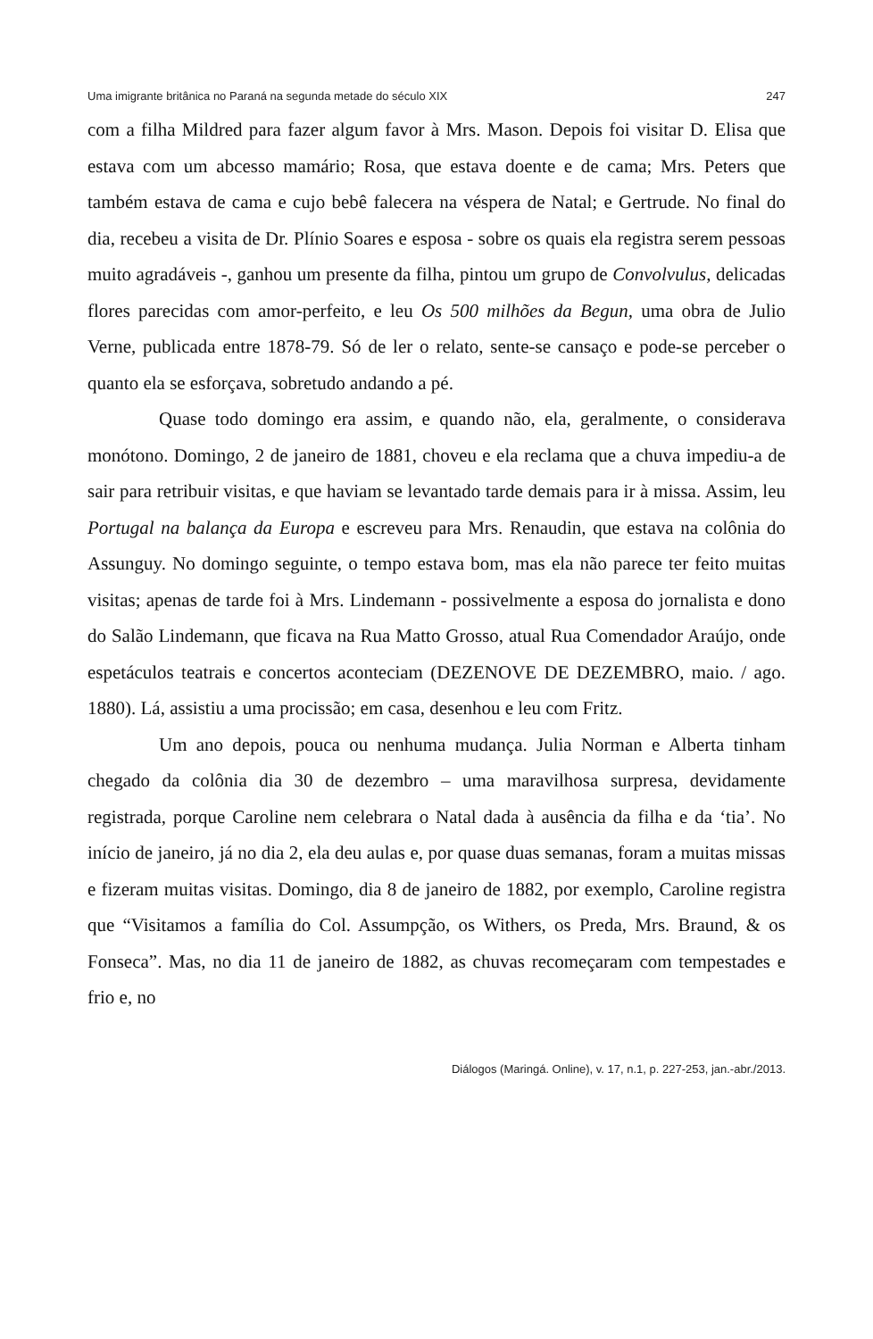Uma imigrante britânica no Paraná na segunda metade do século XIX 247
com a filha Mildred para fazer algum favor à Mrs. Mason. Depois foi visitar D. Elisa que estava com um abcesso mamário; Rosa, que estava doente e de cama; Mrs. Peters que também estava de cama e cujo bebê falecera na véspera de Natal; e Gertrude. No final do dia, recebeu a visita de Dr. Plínio Soares e esposa - sobre os quais ela registra serem pessoas muito agradáveis -, ganhou um presente da filha, pintou um grupo de Convolvulus, delicadas flores parecidas com amor-perfeito, e leu Os 500 milhões da Begun, uma obra de Julio Verne, publicada entre 1878-79. Só de ler o relato, sente-se cansaço e pode-se perceber o quanto ela se esforçava, sobretudo andando a pé.
Quase todo domingo era assim, e quando não, ela, geralmente, o considerava monótono. Domingo, 2 de janeiro de 1881, choveu e ela reclama que a chuva impediu-a de sair para retribuir visitas, e que haviam se levantado tarde demais para ir à missa. Assim, leu Portugal na balança da Europa e escreveu para Mrs. Renaudin, que estava na colônia do Assunguy. No domingo seguinte, o tempo estava bom, mas ela não parece ter feito muitas visitas; apenas de tarde foi à Mrs. Lindemann - possivelmente a esposa do jornalista e dono do Salão Lindemann, que ficava na Rua Matto Grosso, atual Rua Comendador Araújo, onde espetáculos teatrais e concertos aconteciam (DEZENOVE DE DEZEMBRO, maio. / ago. 1880). Lá, assistiu a uma procissão; em casa, desenhou e leu com Fritz.
Um ano depois, pouca ou nenhuma mudança. Julia Norman e Alberta tinham chegado da colônia dia 30 de dezembro – uma maravilhosa surpresa, devidamente registrada, porque Caroline nem celebrara o Natal dada à ausência da filha e da ‘tia’. No início de janeiro, já no dia 2, ela deu aulas e, por quase duas semanas, foram a muitas missas e fizeram muitas visitas. Domingo, dia 8 de janeiro de 1882, por exemplo, Caroline registra que “Visitamos a família do Col. Assumpção, os Withers, os Preda, Mrs. Braund, & os Fonseca”. Mas, no dia 11 de janeiro de 1882, as chuvas recomeçaram com tempestades e frio e, no
Diálogos (Maringá. Online), v. 17, n.1, p. 227-253, jan.-abr./2013.